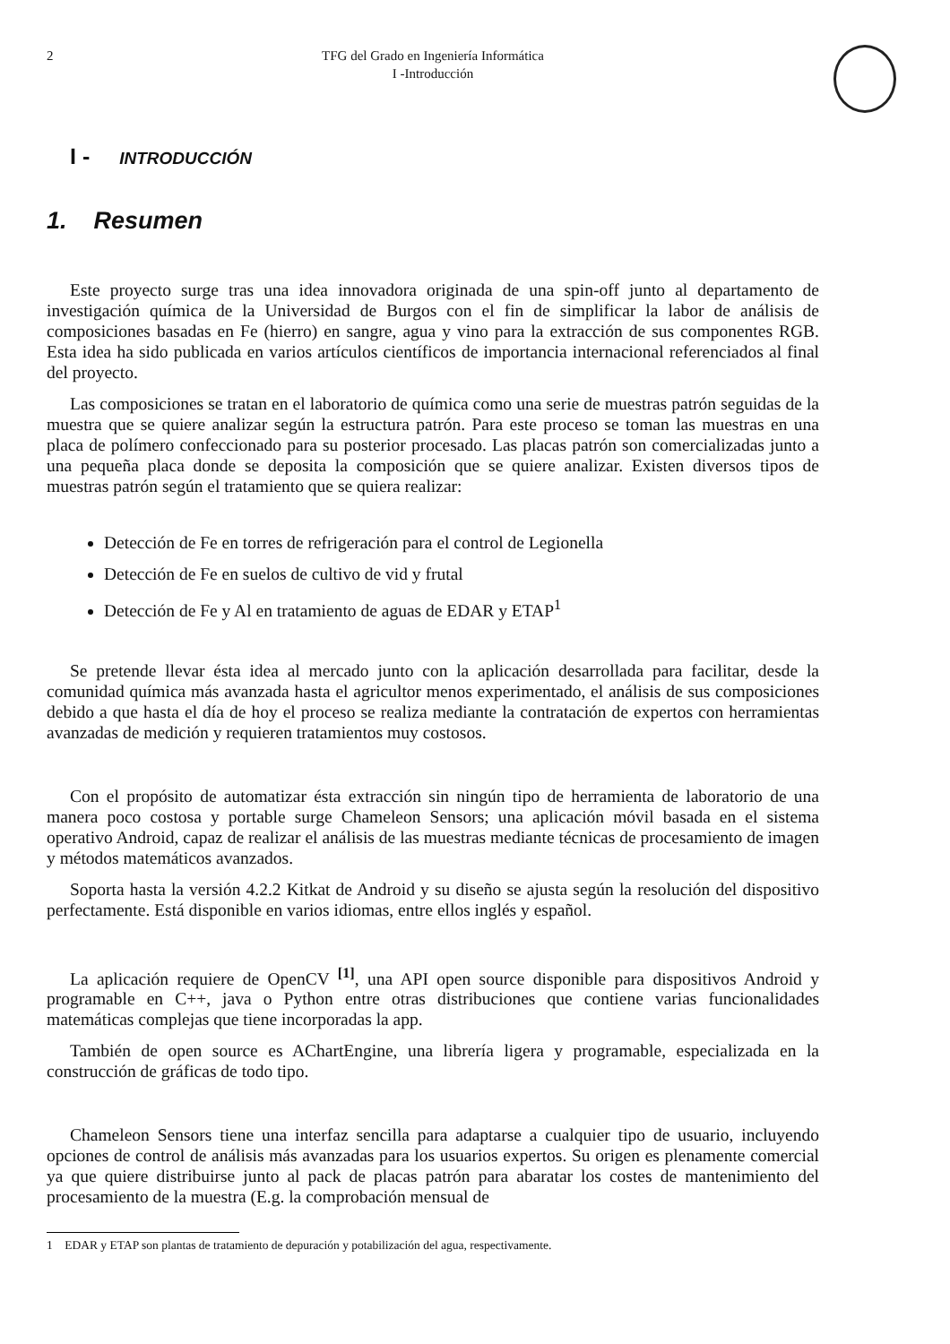2 TFG del Grado en Ingeniería Informática
I -Introducción
I - INTRODUCCIÓN
1. Resumen
Este proyecto surge tras una idea innovadora originada de una spin-off junto al departamento de investigación química de la Universidad de Burgos con el fin de simplificar la labor de análisis de composiciones basadas en Fe (hierro) en sangre, agua y vino para la extracción de sus componentes RGB. Esta idea ha sido publicada en varios artículos científicos de importancia internacional referenciados al final del proyecto.
Las composiciones se tratan en el laboratorio de química como una serie de muestras patrón seguidas de la muestra que se quiere analizar según la estructura patrón. Para este proceso se toman las muestras en una placa de polímero confeccionado para su posterior procesado. Las placas patrón son comercializadas junto a una pequeña placa donde se deposita la composición que se quiere analizar. Existen diversos tipos de muestras patrón según el tratamiento que se quiera realizar:
Detección de Fe en torres de refrigeración para el control de Legionella
Detección de Fe en suelos de cultivo de vid y frutal
Detección de Fe y Al en tratamiento de aguas de EDAR y ETAP<sup>1</sup>
Se pretende llevar ésta idea al mercado junto con la aplicación desarrollada para facilitar, desde la comunidad química más avanzada hasta el agricultor menos experimentado, el análisis de sus composiciones debido a que hasta el día de hoy el proceso se realiza mediante la contratación de expertos con herramientas avanzadas de medición y requieren tratamientos muy costosos.
Con el propósito de automatizar ésta extracción sin ningún tipo de herramienta de laboratorio de una manera poco costosa y portable surge Chameleon Sensors; una aplicación móvil basada en el sistema operativo Android, capaz de realizar el análisis de las muestras mediante técnicas de procesamiento de imagen y métodos matemáticos avanzados.
Soporta hasta la versión 4.2.2 Kitkat de Android y su diseño se ajusta según la resolución del dispositivo perfectamente. Está disponible en varios idiomas, entre ellos inglés y español.
La aplicación requiere de OpenCV <sup>[1]</sup>, una API open source disponible para dispositivos Android y programable en C++, java o Python entre otras distribuciones que contiene varias funcionalidades matemáticas complejas que tiene incorporadas la app.
También de open source es AChartEngine, una librería ligera y programable, especializada en la construcción de gráficas de todo tipo.
Chameleon Sensors tiene una interfaz sencilla para adaptarse a cualquier tipo de usuario, incluyendo opciones de control de análisis más avanzadas para los usuarios expertos. Su origen es plenamente comercial ya que quiere distribuirse junto al pack de placas patrón para abaratar los costes de mantenimiento del procesamiento de la muestra (E.g. la comprobación mensual de
1 EDAR y ETAP son plantas de tratamiento de depuración y potabilización del agua, respectivamente.